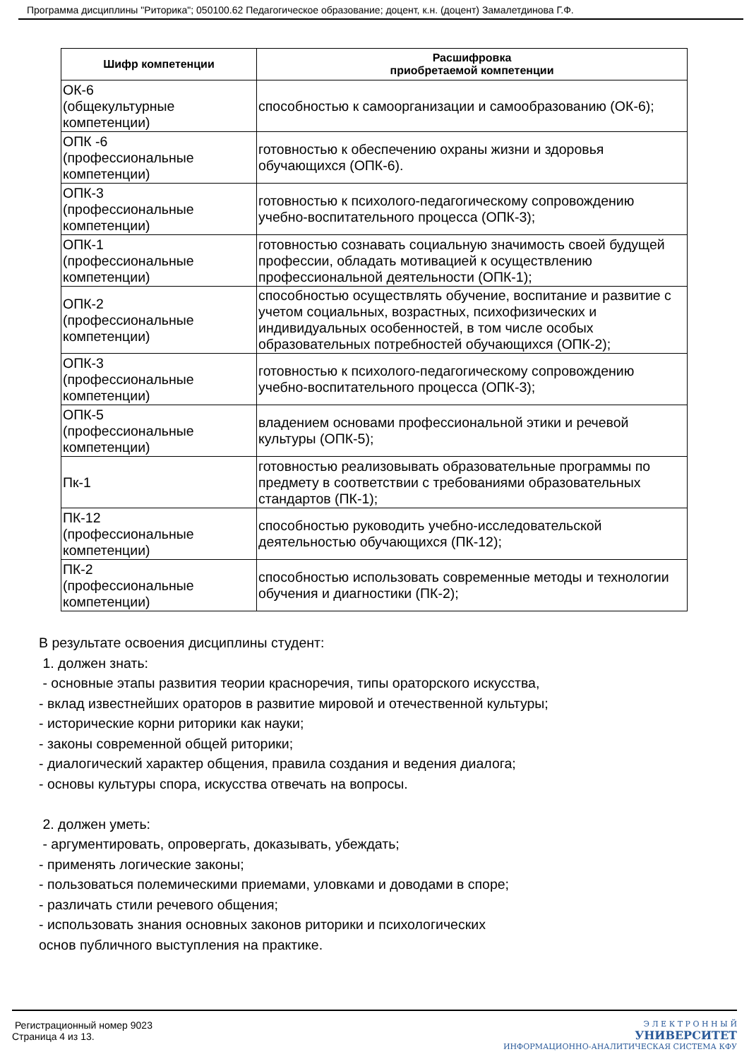Программа дисциплины "Риторика"; 050100.62 Педагогическое образование; доцент, к.н. (доцент) Замалетдинова Г.Ф.
| Шифр компетенции | Расшифровка приобретаемой компетенции |
| --- | --- |
| ОК-6 (общекультурные компетенции) | способностью к самоорганизации и самообразованию (ОК-6); |
| ОПК -6 (профессиональные компетенции) | готовностью к обеспечению охраны жизни и здоровья обучающихся (ОПК-6). |
| ОПК-3 (профессиональные компетенции) | готовностью к психолого-педагогическому сопровождению учебно-воспитательного процесса (ОПК-3); |
| ОПК-1 (профессиональные компетенции) | готовностью сознавать социальную значимость своей будущей профессии, обладать мотивацией к осуществлению профессиональной деятельности (ОПК-1); |
| ОПК-2 (профессиональные компетенции) | способностью осуществлять обучение, воспитание и развитие с учетом социальных, возрастных, психофизических и индивидуальных особенностей, в том числе особых образовательных потребностей обучающихся (ОПК-2); |
| ОПК-3 (профессиональные компетенции) | готовностью к психолого-педагогическому сопровождению учебно-воспитательного процесса (ОПК-3); |
| ОПК-5 (профессиональные компетенции) | владением основами профессиональной этики и речевой культуры (ОПК-5); |
| Пк-1 | готовностью реализовывать образовательные программы по предмету в соответствии с требованиями образовательных стандартов (ПК-1); |
| ПК-12 (профессиональные компетенции) | способностью руководить учебно-исследовательской деятельностью обучающихся (ПК-12); |
| ПК-2 (профессиональные компетенции) | способностью использовать современные методы и технологии обучения и диагностики (ПК-2); |
В результате освоения дисциплины студент:
1. должен знать:
- основные этапы развития теории красноречия, типы ораторского искусства,
- вклад известнейших ораторов в развитие мировой и отечественной культуры;
- исторические корни риторики как науки;
- законы современной общей риторики;
- диалогический характер общения, правила создания и ведения диалога;
- основы культуры спора, искусства отвечать на вопросы.
2. должен уметь:
- аргументировать, опровергать, доказывать, убеждать;
- применять логические законы;
- пользоваться полемическими приемами, уловками и доводами в споре;
- различать стили речевого общения;
- использовать знания основных законов риторики и психологических
основ публичного выступления на практике.
Регистрационный номер 9023
Страница 4 из 13.
Э Л Е К Т Р О Н Н Ы Й
УНИВЕРСИТЕТ
ИНФОРМАЦИОННО-АНАЛИТИЧЕСКАЯ СИСТЕМА КФУ